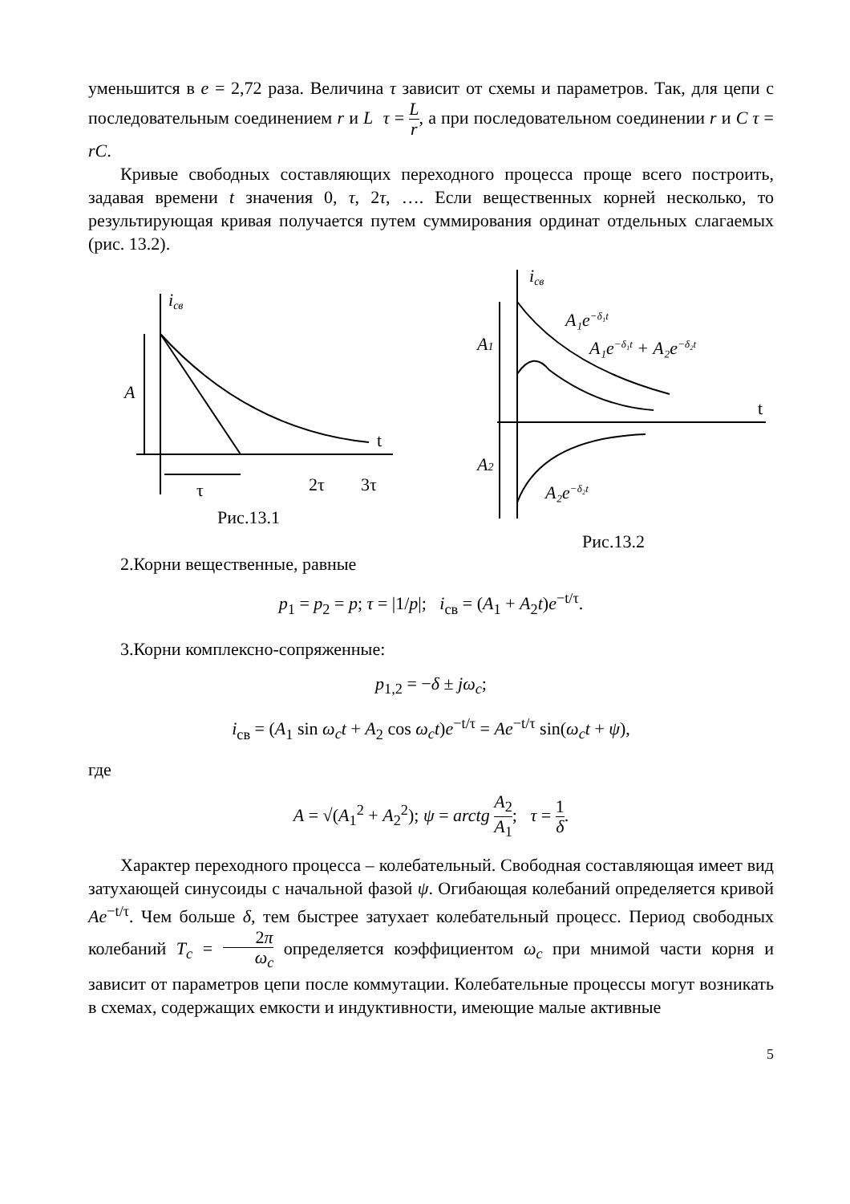уменьшится в e = 2,72 раза. Величина τ зависит от схемы и параметров. Так, для цепи с последовательным соединением r и L τ = L r, а при последовательном соединении r и C τ = rC.
Кривые свободных составляющих переходного процесса проще всего построить, задавая времени t значения 0, τ, 2τ, …. Если вещественных корней несколько, то результирующая кривая получается путем суммирования ординат отдельных слагаемых (рис. 13.2).
iсв
A
t
τ
2τ
3τ
Рис.13.1
iсв
A1
A2
A₁e−δ₁t
A₁e−δ₁t + A₂e−δ₂t
A₂e−δ₂t
t
Рис.13.2
2.Корни вещественные, равные
p<sub>1</sub> = p<sub>2</sub> = p; τ = |1/p|; i<sub>св</sub> = (A<sub>1</sub> + A<sub>2</sub>t)e<sup>−t/τ</sup>.
3.Корни комплексно-сопряженные:
p<sub>1,2</sub> = −δ ± jω<sub>c</sub>;
i<sub>св</sub> = (A<sub>1</sub> sin ω<sub>c</sub>t + A<sub>2</sub> cos ω<sub>c</sub>t)e<sup>−t/τ</sup> = Ae<sup>−t/τ</sup> sin(ω<sub>c</sub>t + ψ),
где
A = √(A<sub>1</sub><sup>2</sup> + A<sub>2</sub><sup>2</sup>); ψ = arctg A<sub>2</sub> A<sub>1</sub>; τ = 1 δ.
Характер переходного процесса – колебательный. Свободная составляющая имеет вид затухающей синусоиды с начальной фазой ψ. Огибающая колебаний определяется кривой Ae<sup>−t/τ</sup>. Чем больше δ, тем быстрее затухает колебательный процесс. Период свободных колебаний T<sub>c</sub> = 2π ω<sub>c</sub> определяется коэффициентом ω<sub>c</sub> при мнимой части корня и зависит от параметров цепи после коммутации. Колебательные процессы могут возникать в схемах, содержащих емкости и индуктивности, имеющие малые активные
5